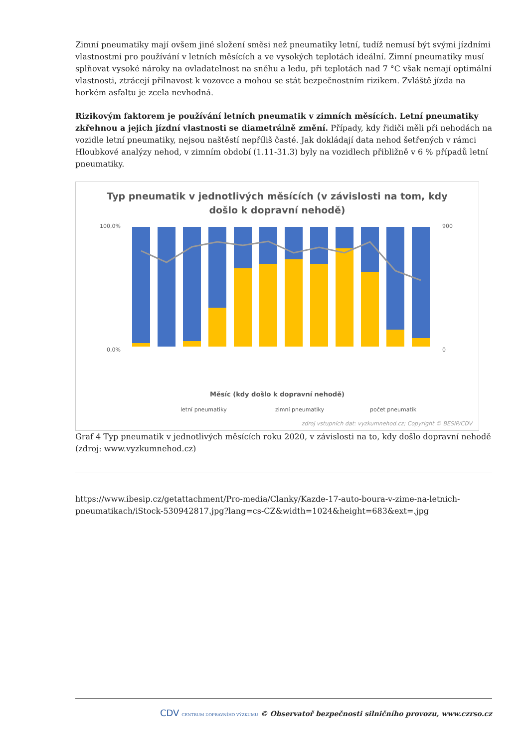Zimní pneumatiky mají ovšem jiné složení směsi než pneumatiky letní, tudíž nemusí být svými jízdními vlastnostmi pro používání v letních měsících a ve vysokých teplotách ideální. Zimní pneumatiky musí splňovat vysoké nároky na ovladatelnost na sněhu a ledu, při teplotách nad 7 °C však nemají optimální vlastnosti, ztrácejí přilnavost k vozovce a mohou se stát bezpečnostním rizikem. Zvláště jízda na horkém asfaltu je zcela nevhodná.
Rizikovým faktorem je používání letních pneumatik v zimních měsících. Letní pneumatiky zkřehnou a jejich jízdní vlastnosti se diametrálně změní. Případy, kdy řidiči měli při nehodách na vozidle letní pneumatiky, nejsou naštěstí nepříliš časté. Jak dokládají data nehod šetřených v rámci Hloubkové analýzy nehod, v zimním období (1.11-31.3) byly na vozidlech přibližně v 6 % případů letní pneumatiky.
Typ pneumatik v jednotlivých měsících (v závislosti na tom, kdy
došlo k dopravní nehodě)
100,0%
0,0%
900
0
Měsíc (kdy došlo k dopravní nehodě)
letní pneumatiky
zimní pneumatiky
počet pneumatik
zdroj vstupních dat: vyzkumnehod.cz; Copyright © BESIP/CDV
Graf 4 Typ pneumatik v jednotlivých měsících roku 2020, v závislosti na to, kdy došlo dopravní nehodě (zdroj: www.vyzkumnehod.cz)
https://www.ibesip.cz/getattachment/Pro-media/Clanky/Kazde-17-auto-boura-v-zime-na-letnich-pneumatikach/iStock-530942817.jpg?lang=cs-CZ&width=1024&height=683&ext=.jpg
CDV CENTRUM DOPRAVNÍHO VÝZKUMU © Observatoř bezpečnosti silničního provozu, www.czrso.cz